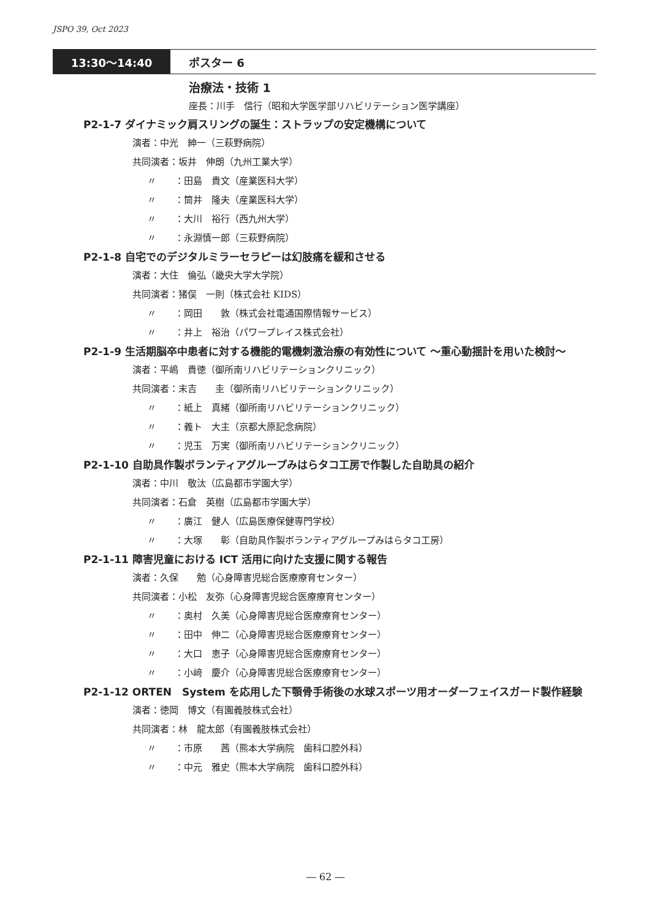JSPO 39, Oct 2023
13:30～14:40 ポスター 6
治療法・技術 1
座長：川手　信行（昭和大学医学部リハビリテーション医学講座）
P2-1-7 ダイナミック肩スリングの誕生：ストラップの安定機構について
演者：中光　紳一（三萩野病院）
共同演者：坂井　伸朗（九州工業大学）
〃　　：田島　貴文（産業医科大学）
〃　　：筒井　隆夫（産業医科大学）
〃　　：大川　裕行（西九州大学）
〃　　：永淵慎一郎（三萩野病院）
P2-1-8 自宅でのデジタルミラーセラピーは幻肢痛を緩和させる
演者：大住　倫弘（畿央大学大学院）
共同演者：猪俣　一則（株式会社 KIDS）
〃　　：岡田　　敦（株式会社電通国際情報サービス）
〃　　：井上　裕治（パワープレイス株式会社）
P2-1-9 生活期脳卒中患者に対する機能的電機刺激治療の有効性について ～重心動揺計を用いた検討～
演者：平嶋　貴徳（御所南リハビリテーションクリニック）
共同演者：末吉　　圭（御所南リハビリテーションクリニック）
〃　　：紙上　真緒（御所南リハビリテーションクリニック）
〃　　：義ト　大主（京都大原記念病院）
〃　　：児玉　万実（御所南リハビリテーションクリニック）
P2-1-10 自助具作製ボランティアグループみはらタコ工房で作製した自助具の紹介
演者：中川　敬汰（広島都市学園大学）
共同演者：石倉　英樹（広島都市学園大学）
〃　　：廣江　健人（広島医療保健専門学校）
〃　　：大塚　　彰（自助具作製ボランティアグループみはらタコ工房）
P2-1-11 障害児童における ICT 活用に向けた支援に関する報告
演者：久保　　勉（心身障害児総合医療療育センター）
共同演者：小松　友弥（心身障害児総合医療療育センター）
〃　　：奥村　久美（心身障害児総合医療療育センター）
〃　　：田中　伸二（心身障害児総合医療療育センター）
〃　　：大口　恵子（心身障害児総合医療療育センター）
〃　　：小﨑　慶介（心身障害児総合医療療育センター）
P2-1-12 ORTEN　System を応用した下顎骨手術後の水球スポーツ用オーダーフェイスガード製作経験
演者：徳岡　博文（有園義肢株式会社）
共同演者：林　龍太郎（有園義肢株式会社）
〃　　：市原　　茜（熊本大学病院　歯科口腔外科）
〃　　：中元　雅史（熊本大学病院　歯科口腔外科）
― 62 ―